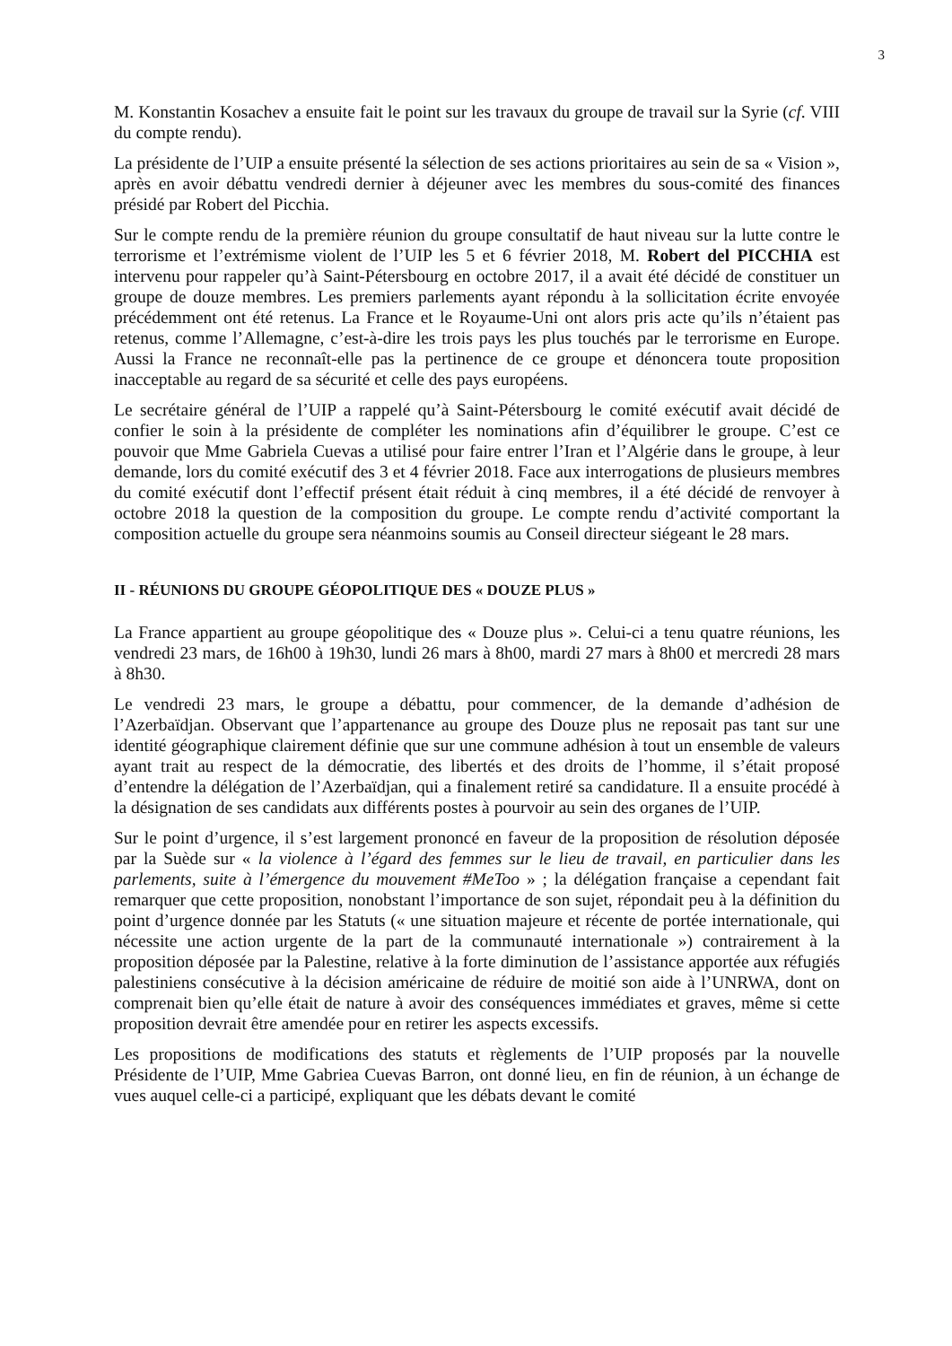3
M. Konstantin Kosachev a ensuite fait le point sur les travaux du groupe de travail sur la Syrie (cf. VIII du compte rendu).
La présidente de l’UIP a ensuite présenté la sélection de ses actions prioritaires au sein de sa « Vision », après en avoir débattu vendredi dernier à déjeuner avec les membres du sous-comité des finances présidé par Robert del Picchia.
Sur le compte rendu de la première réunion du groupe consultatif de haut niveau sur la lutte contre le terrorisme et l’extrémisme violent de l’UIP les 5 et 6 février 2018, M. Robert del PICCHIA est intervenu pour rappeler qu’à Saint-Pétersbourg en octobre 2017, il a avait été décidé de constituer un groupe de douze membres. Les premiers parlements ayant répondu à la sollicitation écrite envoyée précédemment ont été retenus. La France et le Royaume-Uni ont alors pris acte qu’ils n’étaient pas retenus, comme l’Allemagne, c’est-à-dire les trois pays les plus touchés par le terrorisme en Europe. Aussi la France ne reconnaît-elle pas la pertinence de ce groupe et dénoncera toute proposition inacceptable au regard de sa sécurité et celle des pays européens.
Le secrétaire général de l’UIP a rappelé qu’à Saint-Pétersbourg le comité exécutif avait décidé de confier le soin à la présidente de compléter les nominations afin d’équilibrer le groupe. C’est ce pouvoir que Mme Gabriela Cuevas a utilisé pour faire entrer l’Iran et l’Algérie dans le groupe, à leur demande, lors du comité exécutif des 3 et 4 février 2018. Face aux interrogations de plusieurs membres du comité exécutif dont l’effectif présent était réduit à cinq membres, il a été décidé de renvoyer à octobre 2018 la question de la composition du groupe. Le compte rendu d’activité comportant la composition actuelle du groupe sera néanmoins soumis au Conseil directeur siégeant le 28 mars.
II - RÉUNIONS DU GROUPE GÉOPOLITIQUE DES « DOUZE PLUS »
La France appartient au groupe géopolitique des « Douze plus ». Celui-ci a tenu quatre réunions, les vendredi 23 mars, de 16h00 à 19h30, lundi 26 mars à 8h00, mardi 27 mars à 8h00 et mercredi 28 mars à 8h30.
Le vendredi 23 mars, le groupe a débattu, pour commencer, de la demande d’adhésion de l’Azerbaïdjan. Observant que l’appartenance au groupe des Douze plus ne reposait pas tant sur une identité géographique clairement définie que sur une commune adhésion à tout un ensemble de valeurs ayant trait au respect de la démocratie, des libertés et des droits de l’homme, il s’était proposé d’entendre la délégation de l’Azerbaïdjan, qui a finalement retiré sa candidature. Il a ensuite procédé à la désignation de ses candidats aux différents postes à pourvoir au sein des organes de l’UIP.
Sur le point d’urgence, il s’est largement prononcé en faveur de la proposition de résolution déposée par la Suède sur « la violence à l’égard des femmes sur le lieu de travail, en particulier dans les parlements, suite à l’émergence du mouvement #MeToo » ; la délégation française a cependant fait remarquer que cette proposition, nonobstant l’importance de son sujet, répondait peu à la définition du point d’urgence donnée par les Statuts (« une situation majeure et récente de portée internationale, qui nécessite une action urgente de la part de la communauté internationale ») contrairement à la proposition déposée par la Palestine, relative à la forte diminution de l’assistance apportée aux réfugiés palestiniens consécutive à la décision américaine de réduire de moitié son aide à l’UNRWA, dont on comprenait bien qu’elle était de nature à avoir des conséquences immédiates et graves, même si cette proposition devrait être amendée pour en retirer les aspects excessifs.
Les propositions de modifications des statuts et règlements de l’UIP proposés par la nouvelle Présidente de l’UIP, Mme Gabriea Cuevas Barron, ont donné lieu, en fin de réunion, à un échange de vues auquel celle-ci a participé, expliquant que les débats devant le comité